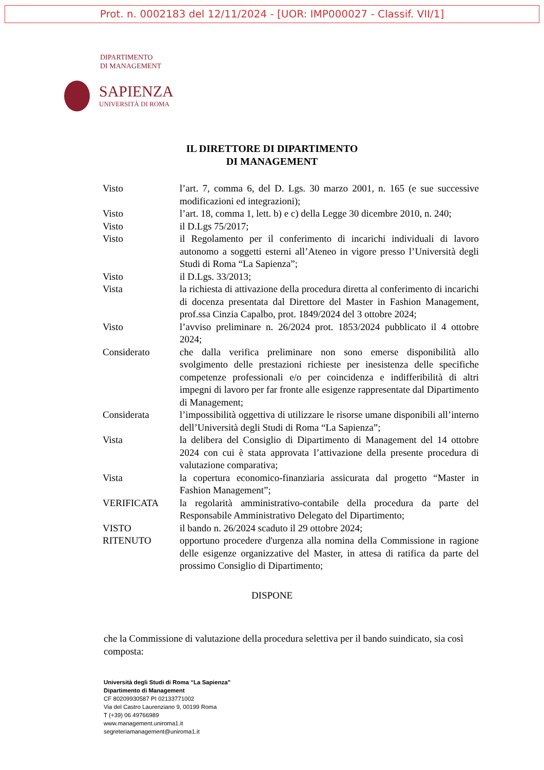Prot. n. 0002183 del 12/11/2024 - [UOR: IMP000027 - Classif. VII/1]
DIPARTIMENTO
DI MANAGEMENT
SAPIENZA
UNIVERSITÀ DI ROMA
IL DIRETTORE DI DIPARTIMENTO
DI MANAGEMENT
| Visto | l’art. 7, comma 6, del D. Lgs. 30 marzo 2001, n. 165 (e sue successive modificazioni ed integrazioni); |
| Visto | l’art. 18, comma 1, lett. b) e c) della Legge 30 dicembre 2010, n. 240; |
| Visto | il D.Lgs 75/2017; |
| Visto | il Regolamento per il conferimento di incarichi individuali di lavoro autonomo a soggetti esterni all’Ateneo in vigore presso l’Università degli Studi di Roma “La Sapienza”; |
| Visto | il D.Lgs. 33/2013; |
| Vista | la richiesta di attivazione della procedura diretta al conferimento di incarichi di docenza presentata dal Direttore del Master in Fashion Management, prof.ssa Cinzia Capalbo, prot. 1849/2024 del 3 ottobre 2024; |
| Visto | l’avviso preliminare n. 26/2024 prot. 1853/2024 pubblicato il 4 ottobre 2024; |
| Considerato | che dalla verifica preliminare non sono emerse disponibilità allo svolgimento delle prestazioni richieste per inesistenza delle specifiche competenze professionali e/o per coincidenza e indifferibilità di altri impegni di lavoro per far fronte alle esigenze rappresentate dal Dipartimento di Management; |
| Considerata | l’impossibilità oggettiva di utilizzare le risorse umane disponibili all’interno dell’Università degli Studi di Roma “La Sapienza”; |
| Vista | la delibera del Consiglio di Dipartimento di Management del 14 ottobre 2024 con cui è stata approvata l’attivazione della presente procedura di valutazione comparativa; |
| Vista | la copertura economico-finanziaria assicurata dal progetto “Master in Fashion Management”; |
| VERIFICATA | la regolarità amministrativo-contabile della procedura da parte del Responsabile Amministrativo Delegato del Dipartimento; |
| VISTO | il bando n. 26/2024 scaduto il 29 ottobre 2024; |
| RITENUTO | opportuno procedere d'urgenza alla nomina della Commissione in ragione delle esigenze organizzative del Master, in attesa di ratifica da parte del prossimo Consiglio di Dipartimento; |
DISPONE
che la Commissione di valutazione della procedura selettiva per il bando suindicato, sia così composta:
Università degli Studi di Roma “La Sapienza”
Dipartimento di Management
CF 80209930587 PI 02133771002
Via del Castro Laurenziano 9, 00199 Roma
T (+39) 06 49766989
www.management.uniroma1.it
segreteriamanagement@uniroma1.it